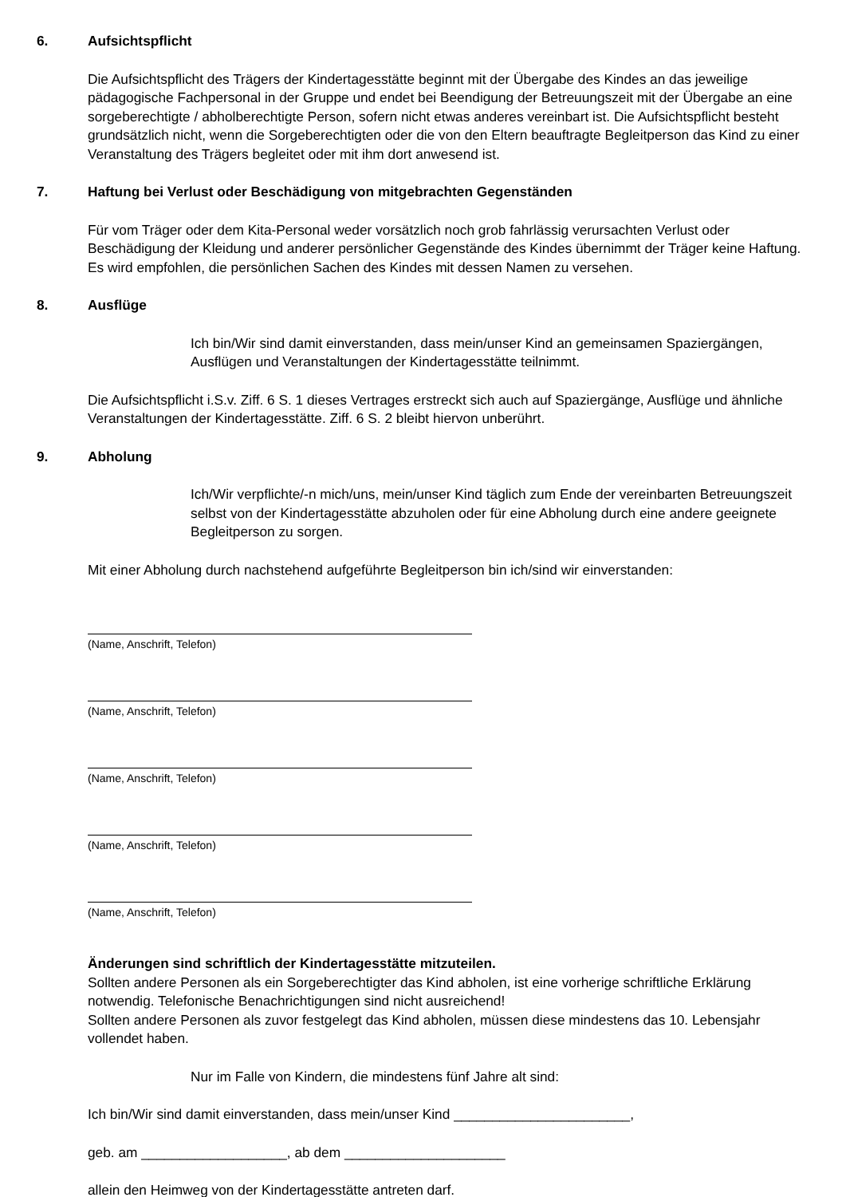6. Aufsichtspflicht
Die Aufsichtspflicht des Trägers der Kindertagesstätte beginnt mit der Übergabe des Kindes an das jeweilige pädagogische Fachpersonal in der Gruppe und endet bei Beendigung der Betreuungszeit mit der Übergabe an eine sorgeberechtigte / abholberechtigte Person, sofern nicht etwas anderes vereinbart ist. Die Aufsichtspflicht besteht grundsätzlich nicht, wenn die Sorgeberechtigten oder die von den Eltern beauftragte Begleitperson das Kind zu einer Veranstaltung des Trägers begleitet oder mit ihm dort anwesend ist.
7. Haftung bei Verlust oder Beschädigung von mitgebrachten Gegenständen
Für vom Träger oder dem Kita-Personal weder vorsätzlich noch grob fahrlässig verursachten Verlust oder Beschädigung der Kleidung und anderer persönlicher Gegenstände des Kindes übernimmt der Träger keine Haftung. Es wird empfohlen, die persönlichen Sachen des Kindes mit dessen Namen zu versehen.
8. Ausflüge
Ich bin/Wir sind damit einverstanden, dass mein/unser Kind an gemeinsamen Spaziergängen, Ausflügen und Veranstaltungen der Kindertagesstätte teilnimmt.
Die Aufsichtspflicht i.S.v. Ziff. 6 S. 1 dieses Vertrages erstreckt sich auch auf Spaziergänge, Ausflüge und ähnliche Veranstaltungen der Kindertagesstätte. Ziff. 6 S. 2 bleibt hiervon unberührt.
9. Abholung
Ich/Wir verpflichte/-n mich/uns, mein/unser Kind täglich zum Ende der vereinbarten Betreuungszeit selbst von der Kindertagesstätte abzuholen oder für eine Abholung durch eine andere geeignete Begleitperson zu sorgen.
Mit einer Abholung durch nachstehend aufgeführte Begleitperson bin ich/sind wir einverstanden:
(Name, Anschrift, Telefon)
(Name, Anschrift, Telefon)
(Name, Anschrift, Telefon)
(Name, Anschrift, Telefon)
(Name, Anschrift, Telefon)
Änderungen sind schriftlich der Kindertagesstätte mitzuteilen.
Sollten andere Personen als ein Sorgeberechtigter das Kind abholen, ist eine vorherige schriftliche Erklärung notwendig. Telefonische Benachrichtigungen sind nicht ausreichend!
Sollten andere Personen als zuvor festgelegt das Kind abholen, müssen diese mindestens das 10. Lebensjahr vollendet haben.
Nur im Falle von Kindern, die mindestens fünf Jahre alt sind:
Ich bin/Wir sind damit einverstanden, dass mein/unser Kind _______________________,
geb. am ___________________, ab dem _____________________
allein den Heimweg von der Kindertagesstätte antreten darf.